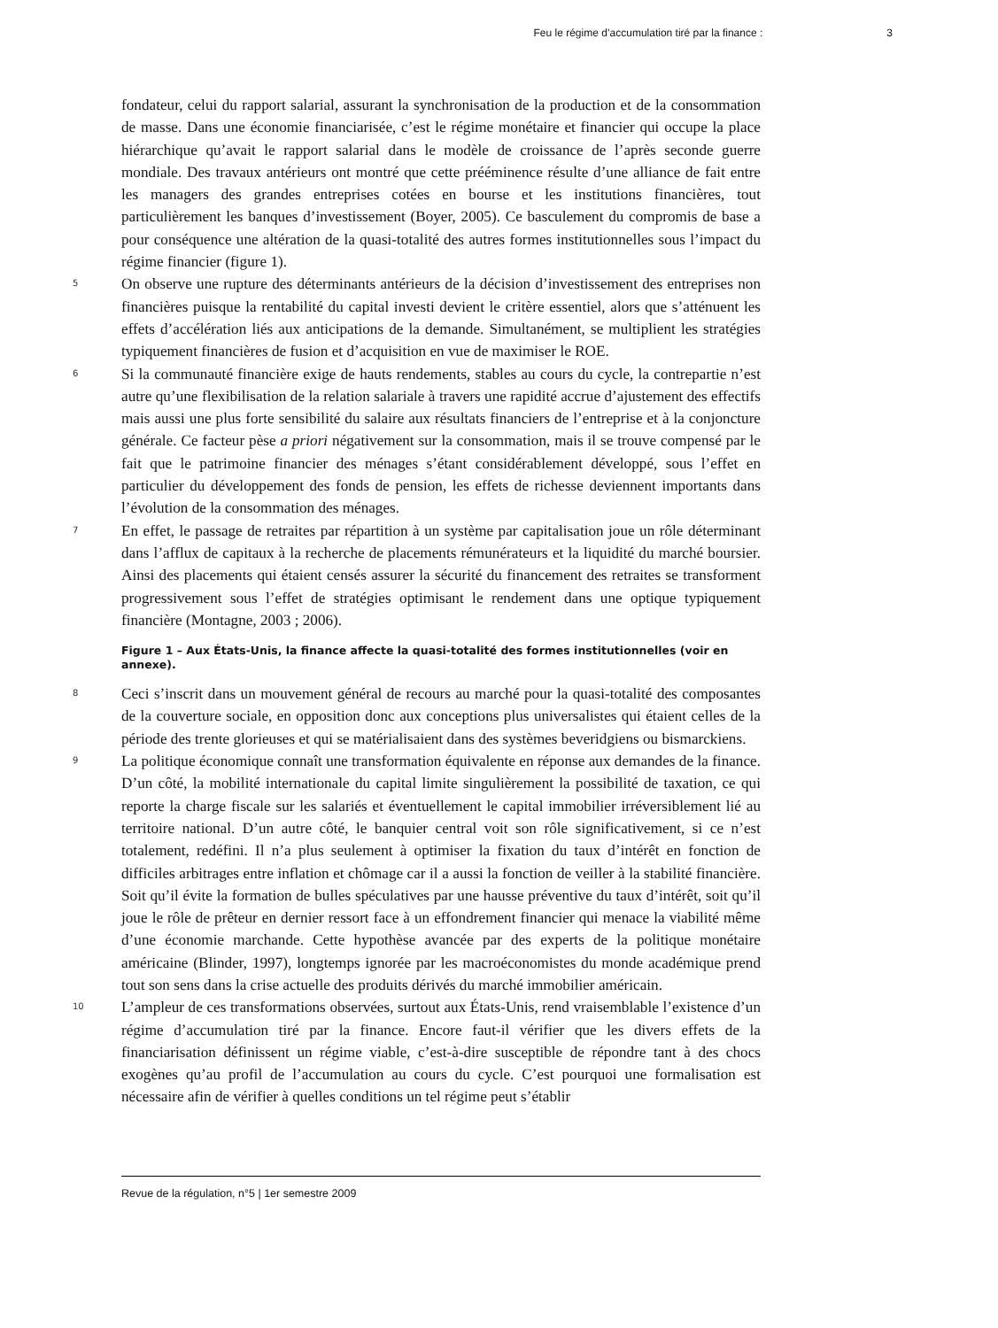Feu le régime d’accumulation tiré par la finance : 3
fondateur, celui du rapport salarial, assurant la synchronisation de la production et de la consommation de masse. Dans une économie financiarisée, c’est le régime monétaire et financier qui occupe la place hiérarchique qu’avait le rapport salarial dans le modèle de croissance de l’après seconde guerre mondiale. Des travaux antérieurs ont montré que cette prééminence résulte d’une alliance de fait entre les managers des grandes entreprises cotées en bourse et les institutions financières, tout particulièrement les banques d’investissement (Boyer, 2005). Ce basculement du compromis de base a pour conséquence une altération de la quasi-totalité des autres formes institutionnelles sous l’impact du régime financier (figure 1).
5
On observe une rupture des déterminants antérieurs de la décision d’investissement des entreprises non financières puisque la rentabilité du capital investi devient le critère essentiel, alors que s’atténuent les effets d’accélération liés aux anticipations de la demande. Simultanément, se multiplient les stratégies typiquement financières de fusion et d’acquisition en vue de maximiser le ROE.
6
Si la communauté financière exige de hauts rendements, stables au cours du cycle, la contrepartie n’est autre qu’une flexibilisation de la relation salariale à travers une rapidité accrue d’ajustement des effectifs mais aussi une plus forte sensibilité du salaire aux résultats financiers de l’entreprise et à la conjoncture générale. Ce facteur pèse a priori négativement sur la consommation, mais il se trouve compensé par le fait que le patrimoine financier des ménages s’étant considérablement développé, sous l’effet en particulier du développement des fonds de pension, les effets de richesse deviennent importants dans l’évolution de la consommation des ménages.
7
En effet, le passage de retraites par répartition à un système par capitalisation joue un rôle déterminant dans l’afflux de capitaux à la recherche de placements rémunérateurs et la liquidité du marché boursier. Ainsi des placements qui étaient censés assurer la sécurité du financement des retraites se transforment progressivement sous l’effet de stratégies optimisant le rendement dans une optique typiquement financière (Montagne, 2003 ; 2006).
Figure 1 – Aux États-Unis, la finance affecte la quasi-totalité des formes institutionnelles (voir en annexe).
8
Ceci s’inscrit dans un mouvement général de recours au marché pour la quasi-totalité des composantes de la couverture sociale, en opposition donc aux conceptions plus universalistes qui étaient celles de la période des trente glorieuses et qui se matérialisaient dans des systèmes beveridgiens ou bismarckiens.
9
La politique économique connaît une transformation équivalente en réponse aux demandes de la finance. D’un côté, la mobilité internationale du capital limite singulièrement la possibilité de taxation, ce qui reporte la charge fiscale sur les salariés et éventuellement le capital immobilier irréversiblement lié au territoire national. D’un autre côté, le banquier central voit son rôle significativement, si ce n’est totalement, redéfini. Il n’a plus seulement à optimiser la fixation du taux d’intérêt en fonction de difficiles arbitrages entre inflation et chômage car il a aussi la fonction de veiller à la stabilité financière. Soit qu’il évite la formation de bulles spéculatives par une hausse préventive du taux d’intérêt, soit qu’il joue le rôle de prêteur en dernier ressort face à un effondrement financier qui menace la viabilité même d’une économie marchande. Cette hypothèse avancée par des experts de la politique monétaire américaine (Blinder, 1997), longtemps ignorée par les macroéconomistes du monde académique prend tout son sens dans la crise actuelle des produits dérivés du marché immobilier américain.
10
L’ampleur de ces transformations observées, surtout aux États-Unis, rend vraisemblable l’existence d’un régime d’accumulation tiré par la finance. Encore faut-il vérifier que les divers effets de la financiarisation définissent un régime viable, c’est-à-dire susceptible de répondre tant à des chocs exogènes qu’au profil de l’accumulation au cours du cycle. C’est pourquoi une formalisation est nécessaire afin de vérifier à quelles conditions un tel régime peut s’établir
Revue de la régulation, n°5 | 1er semestre 2009